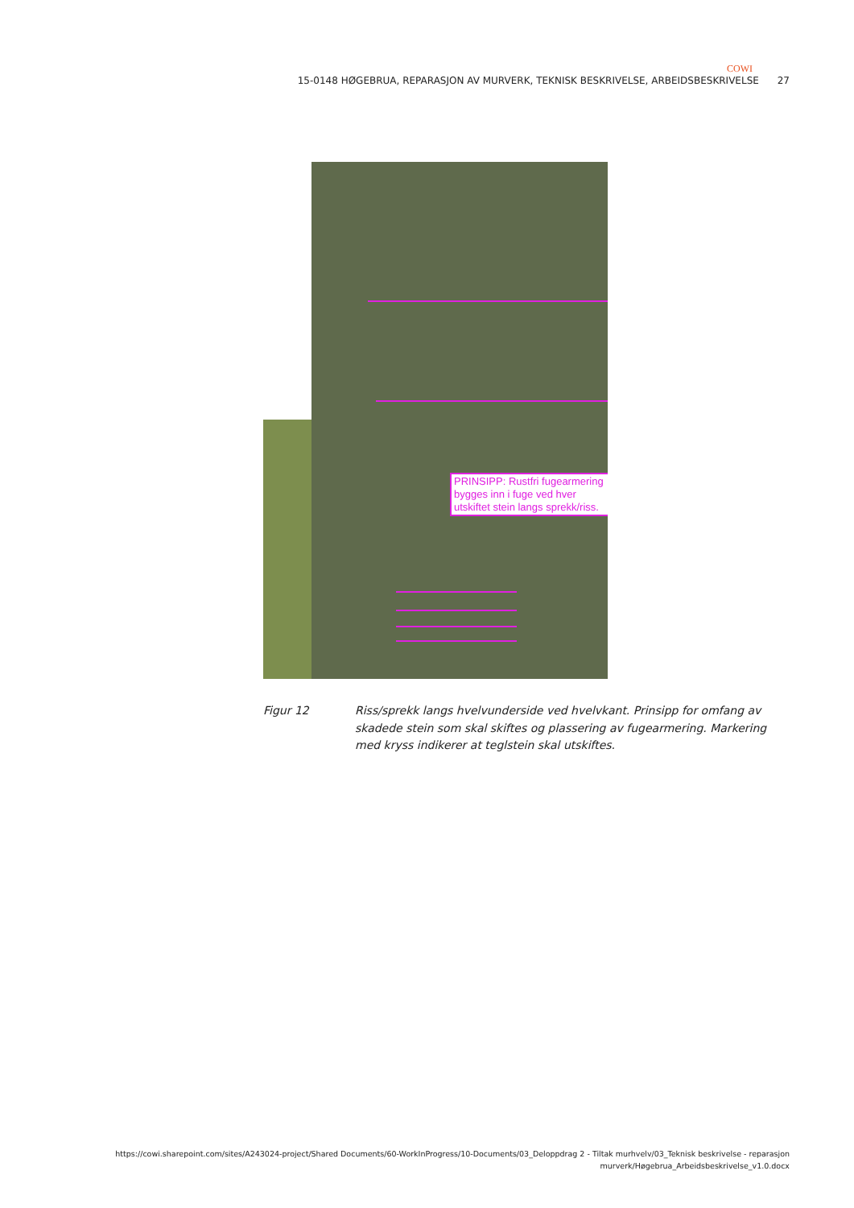COWI
15-0148 HØGEBRUA, REPARASJON AV MURVERK, TEKNISK BESKRIVELSE, ARBEIDSBESKRIVELSE 27
PRINSIPP: Rustfri fugearmering bygges inn i fuge ved hver utskiftet stein langs sprekk/riss.
Figur 12 Riss/sprekk langs hvelvunderside ved hvelvkant. Prinsipp for omfang av skadede stein som skal skiftes og plassering av fugearmering. Markering med kryss indikerer at teglstein skal utskiftes.
https://cowi.sharepoint.com/sites/A243024-project/Shared Documents/60-WorkInProgress/10-Documents/03_Deloppdrag 2 - Tiltak murhvelv/03_Teknisk beskrivelse - reparasjon murverk/Høgebrua_Arbeidsbeskrivelse_v1.0.docx